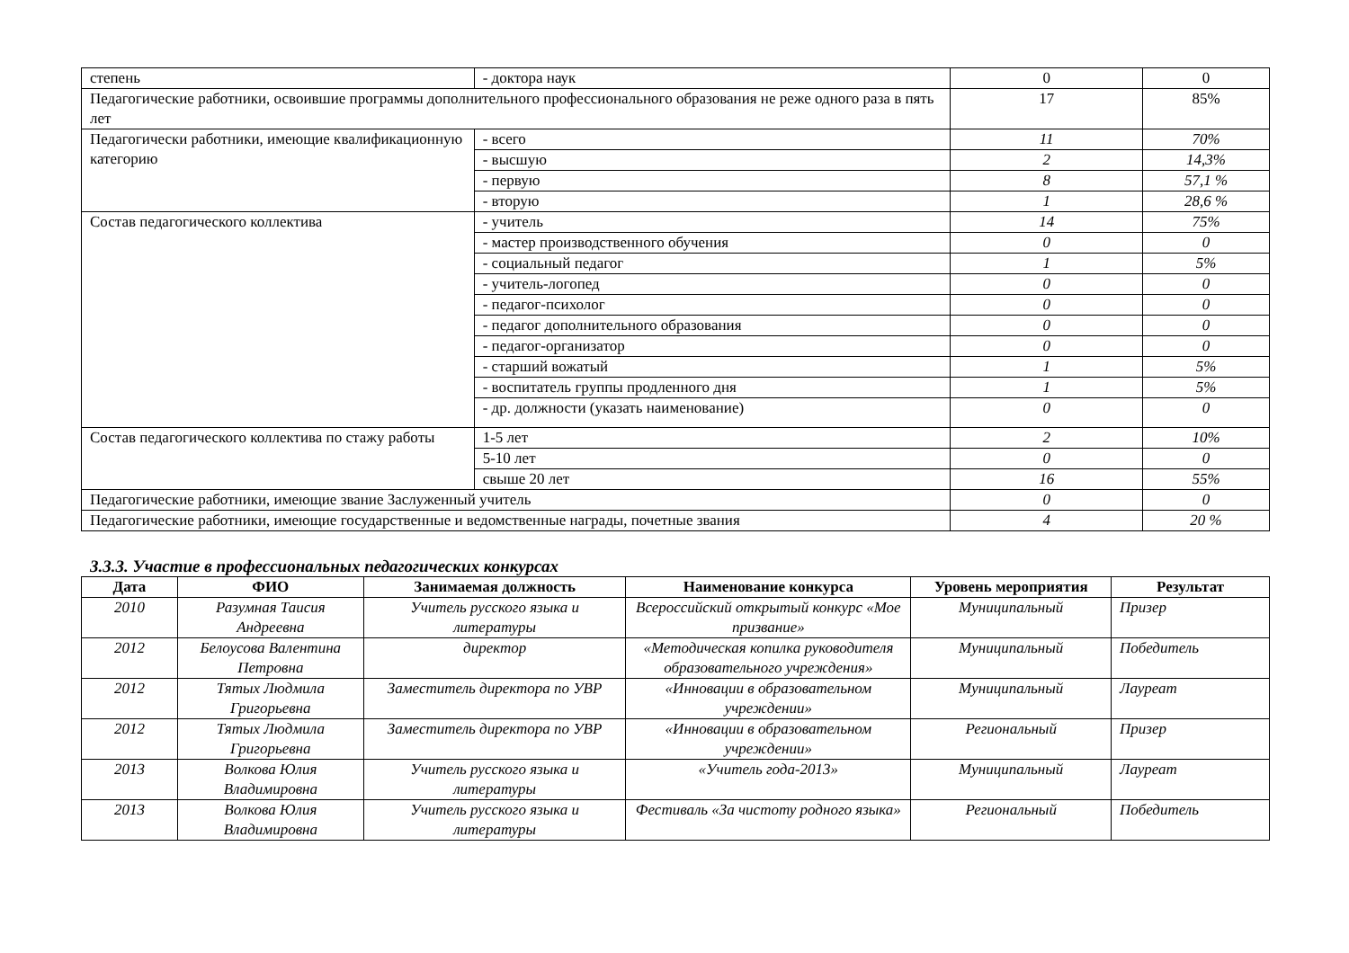| степень | - доктора наук | 0 | 0 |
| Педагогические работники, освоившие программы дополнительного профессионального образования не реже одного раза в пять лет | | 17 | 85% |
| Педагогически работники, имеющие квалификационную категорию | - всего | 11 | 70% |
| | - высшую | 2 | 14,3% |
| | - первую | 8 | 57,1 % |
| | - вторую | 1 | 28,6 % |
| Состав педагогического коллектива | - учитель | 14 | 75% |
| | - мастер производственного обучения | 0 | 0 |
| | - социальный педагог | 1 | 5% |
| | - учитель-логопед | 0 | 0 |
| | - педагог-психолог | 0 | 0 |
| | - педагог дополнительного образования | 0 | 0 |
| | - педагог-организатор | 0 | 0 |
| | - старший вожатый | 1 | 5% |
| | - воспитатель группы продленного дня | 1 | 5% |
| | - др. должности (указать наименование) | 0 | 0 |
| Состав педагогического коллектива по стажу работы | 1-5 лет | 2 | 10% |
| | 5-10 лет | 0 | 0 |
| | свыше 20 лет | 16 | 55% |
| Педагогические работники, имеющие звание Заслуженный учитель | | 0 | 0 |
| Педагогические работники, имеющие государственные и ведомственные награды, почетные звания | | 4 | 20 % |
3.3.3. Участие в профессиональных педагогических конкурсах
| Дата | ФИО | Занимаемая должность | Наименование конкурса | Уровень мероприятия | Результат |
| --- | --- | --- | --- | --- | --- |
| 2010 | Разумная Таисия Андреевна | Учитель русского языка и литературы | Всероссийский открытый конкурс «Мое призвание» | Муниципальный | Призер |
| 2012 | Белоусова Валентина Петровна | директор | «Методическая копилка руководителя образовательного учреждения» | Муниципальный | Победитель |
| 2012 | Тятых Людмила Григорьевна | Заместитель директора по УВР | «Инновации в образовательном учреждении» | Муниципальный | Лауреат |
| 2012 | Тятых Людмила Григорьевна | Заместитель директора по УВР | «Инновации в образовательном учреждении» | Региональный | Призер |
| 2013 | Волкова Юлия Владимировна | Учитель русского языка и литературы | «Учитель года-2013» | Муниципальный | Лауреат |
| 2013 | Волкова Юлия Владимировна | Учитель русского языка и литературы | Фестиваль «За чистоту родного языка» | Региональный | Победитель |